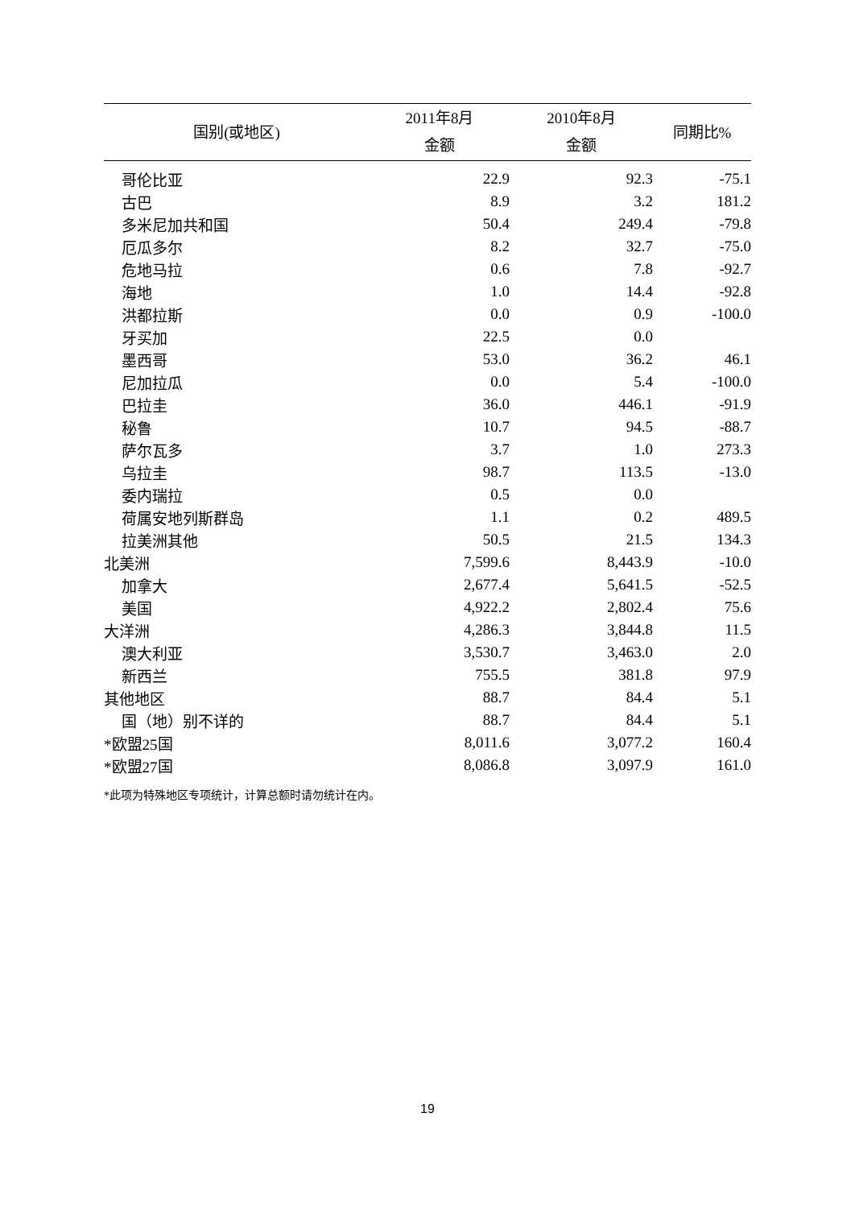| 国别(或地区) | 2011年8月 | 2010年8月 | 同期比% |
| --- | --- | --- | --- |
| | 金额 | 金额 | |
| 哥伦比亚 | 22.9 | 92.3 | -75.1 |
| 古巴 | 8.9 | 3.2 | 181.2 |
| 多米尼加共和国 | 50.4 | 249.4 | -79.8 |
| 厄瓜多尔 | 8.2 | 32.7 | -75.0 |
| 危地马拉 | 0.6 | 7.8 | -92.7 |
| 海地 | 1.0 | 14.4 | -92.8 |
| 洪都拉斯 | 0.0 | 0.9 | -100.0 |
| 牙买加 | 22.5 | 0.0 | |
| 墨西哥 | 53.0 | 36.2 | 46.1 |
| 尼加拉瓜 | 0.0 | 5.4 | -100.0 |
| 巴拉圭 | 36.0 | 446.1 | -91.9 |
| 秘鲁 | 10.7 | 94.5 | -88.7 |
| 萨尔瓦多 | 3.7 | 1.0 | 273.3 |
| 乌拉圭 | 98.7 | 113.5 | -13.0 |
| 委内瑞拉 | 0.5 | 0.0 | |
| 荷属安地列斯群岛 | 1.1 | 0.2 | 489.5 |
| 拉美洲其他 | 50.5 | 21.5 | 134.3 |
| 北美洲 | 7,599.6 | 8,443.9 | -10.0 |
| 加拿大 | 2,677.4 | 5,641.5 | -52.5 |
| 美国 | 4,922.2 | 2,802.4 | 75.6 |
| 大洋洲 | 4,286.3 | 3,844.8 | 11.5 |
| 澳大利亚 | 3,530.7 | 3,463.0 | 2.0 |
| 新西兰 | 755.5 | 381.8 | 97.9 |
| 其他地区 | 88.7 | 84.4 | 5.1 |
| 国（地）别不详的 | 88.7 | 84.4 | 5.1 |
| *欧盟25国 | 8,011.6 | 3,077.2 | 160.4 |
| *欧盟27国 | 8,086.8 | 3,097.9 | 161.0 |
*此项为特殊地区专项统计，计算总额时请勿统计在内。
19